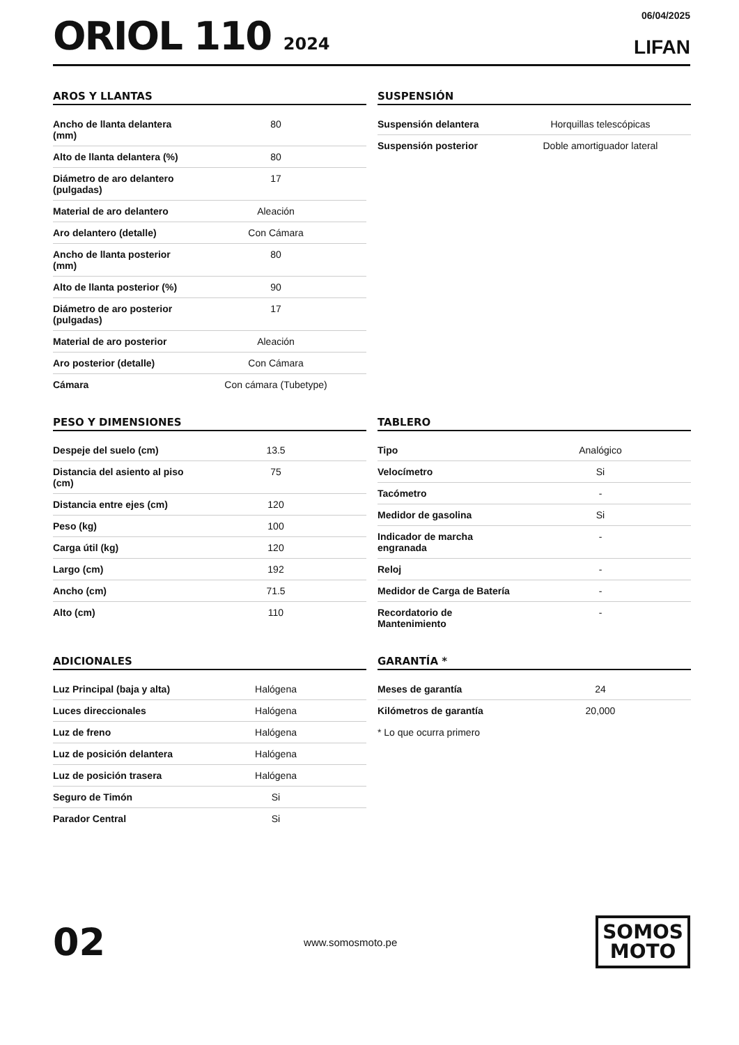ORIOL 110 2024
06/04/2025
LIFAN
AROS Y LLANTAS
| Ancho de llanta delantera (mm) | 80 |
| Alto de llanta delantera (%) | 80 |
| Diámetro de aro delantero (pulgadas) | 17 |
| Material de aro delantero | Aleación |
| Aro delantero (detalle) | Con Cámara |
| Ancho de llanta posterior (mm) | 80 |
| Alto de llanta posterior (%) | 90 |
| Diámetro de aro posterior (pulgadas) | 17 |
| Material de aro posterior | Aleación |
| Aro posterior (detalle) | Con Cámara |
| Cámara | Con cámara (Tubetype) |
SUSPENSIÓN
| Suspensión delantera | Horquillas telescópicas |
| Suspensión posterior | Doble amortiguador lateral |
PESO Y DIMENSIONES
| Despeje del suelo (cm) | 13.5 |
| Distancia del asiento al piso (cm) | 75 |
| Distancia entre ejes (cm) | 120 |
| Peso (kg) | 100 |
| Carga útil (kg) | 120 |
| Largo (cm) | 192 |
| Ancho (cm) | 71.5 |
| Alto (cm) | 110 |
TABLERO
| Tipo | Analógico |
| Velocímetro | Si |
| Tacómetro | - |
| Medidor de gasolina | Si |
| Indicador de marcha engranada | - |
| Reloj | - |
| Medidor de Carga de Batería | - |
| Recordatorio de Mantenimiento | - |
ADICIONALES
| Luz Principal (baja y alta) | Halógena |
| Luces direccionales | Halógena |
| Luz de freno | Halógena |
| Luz de posición delantera | Halógena |
| Luz de posición trasera | Halógena |
| Seguro de Timón | Si |
| Parador Central | Si |
GARANTÍA *
| Meses de garantía | 24 |
| Kilómetros de garantía | 20,000 |
* Lo que ocurra primero
02
www.somosmoto.pe
SOMOS
MOTO